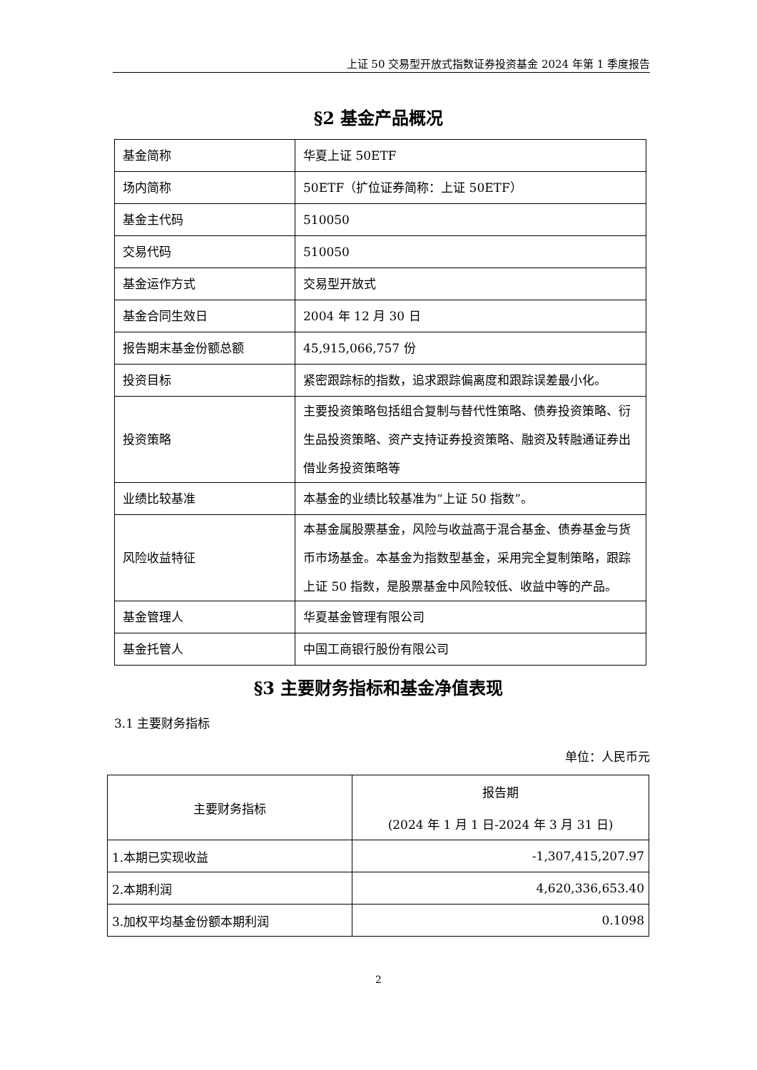上证 50 交易型开放式指数证券投资基金 2024 年第 1 季度报告
§2 基金产品概况
| 基金简称 | 华夏上证 50ETF |
| 场内简称 | 50ETF（扩位证券简称：上证 50ETF） |
| 基金主代码 | 510050 |
| 交易代码 | 510050 |
| 基金运作方式 | 交易型开放式 |
| 基金合同生效日 | 2004 年 12 月 30 日 |
| 报告期末基金份额总额 | 45,915,066,757 份 |
| 投资目标 | 紧密跟踪标的指数，追求跟踪偏离度和跟踪误差最小化。 |
| 投资策略 | 主要投资策略包括组合复制与替代性策略、债券投资策略、衍生品投资策略、资产支持证券投资策略、融资及转融通证券出借业务投资策略等 |
| 业绩比较基准 | 本基金的业绩比较基准为“上证 50 指数”。 |
| 风险收益特征 | 本基金属股票基金，风险与收益高于混合基金、债券基金与货币市场基金。本基金为指数型基金，采用完全复制策略，跟踪上证 50 指数，是股票基金中风险较低、收益中等的产品。 |
| 基金管理人 | 华夏基金管理有限公司 |
| 基金托管人 | 中国工商银行股份有限公司 |
§3 主要财务指标和基金净值表现
3.1 主要财务指标
单位：人民币元
| 主要财务指标 | 报告期 (2024 年 1 月 1 日-2024 年 3 月 31 日) |
| --- | --- |
| 1.本期已实现收益 | -1,307,415,207.97 |
| 2.本期利润 | 4,620,336,653.40 |
| 3.加权平均基金份额本期利润 | 0.1098 |
2